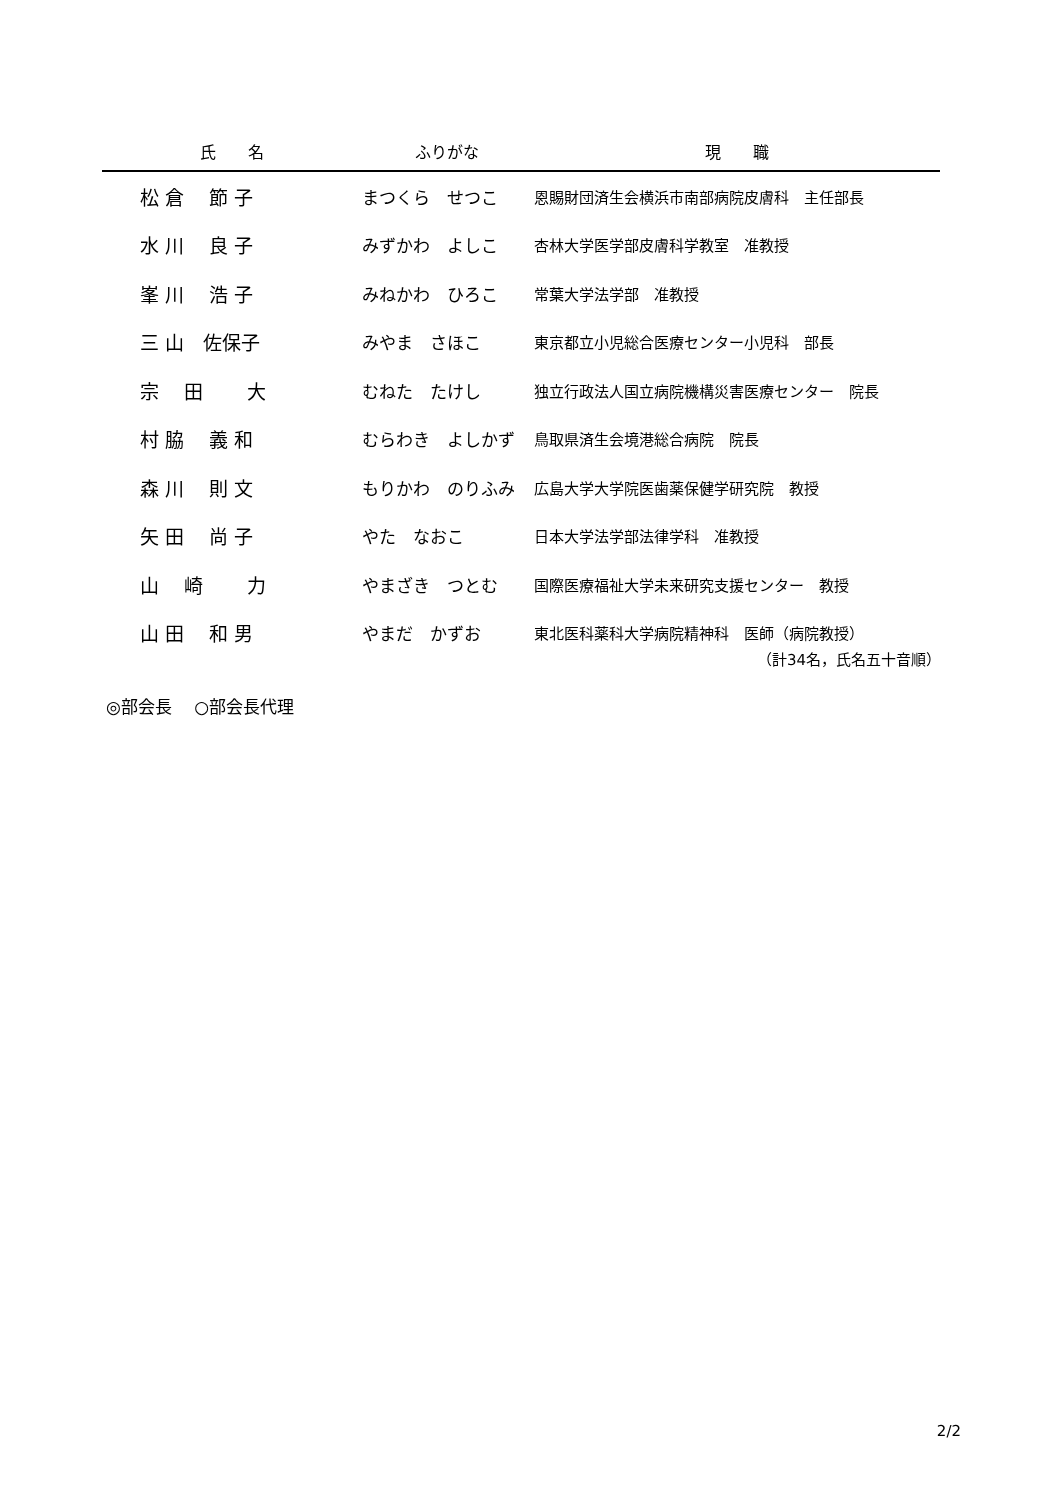| 氏 名 | ふりがな | 現 職 |
| --- | --- | --- |
| 松 倉 節 子 | まつくら せつこ | 恩賜財団済生会横浜市南部病院皮膚科 主任部長 |
| 水 川 良 子 | みずかわ よしこ | 杏林大学医学部皮膚科学教室 准教授 |
| 峯 川 浩 子 | みねかわ ひろこ | 常葉大学法学部 准教授 |
| 三 山 佐保子 | みやま さほこ | 東京都立小児総合医療センター小児科 部長 |
| 宗 田 大 | むねた たけし | 独立行政法人国立病院機構災害医療センター 院長 |
| 村 脇 義 和 | むらわき よしかず | 鳥取県済生会境港総合病院 院長 |
| 森 川 則 文 | もりかわ のりふみ | 広島大学大学院医歯薬保健学研究院 教授 |
| 矢 田 尚 子 | やた なおこ | 日本大学法学部法律学科 准教授 |
| 山 崎 力 | やまざき つとむ | 国際医療福祉大学未来研究支援センター 教授 |
| 山 田 和 男 | やまだ かずお | 東北医科薬科大学病院精神科 医師（病院教授） |
（計34名，氏名五十音順）
◎部会長　 ○部会長代理
2/2